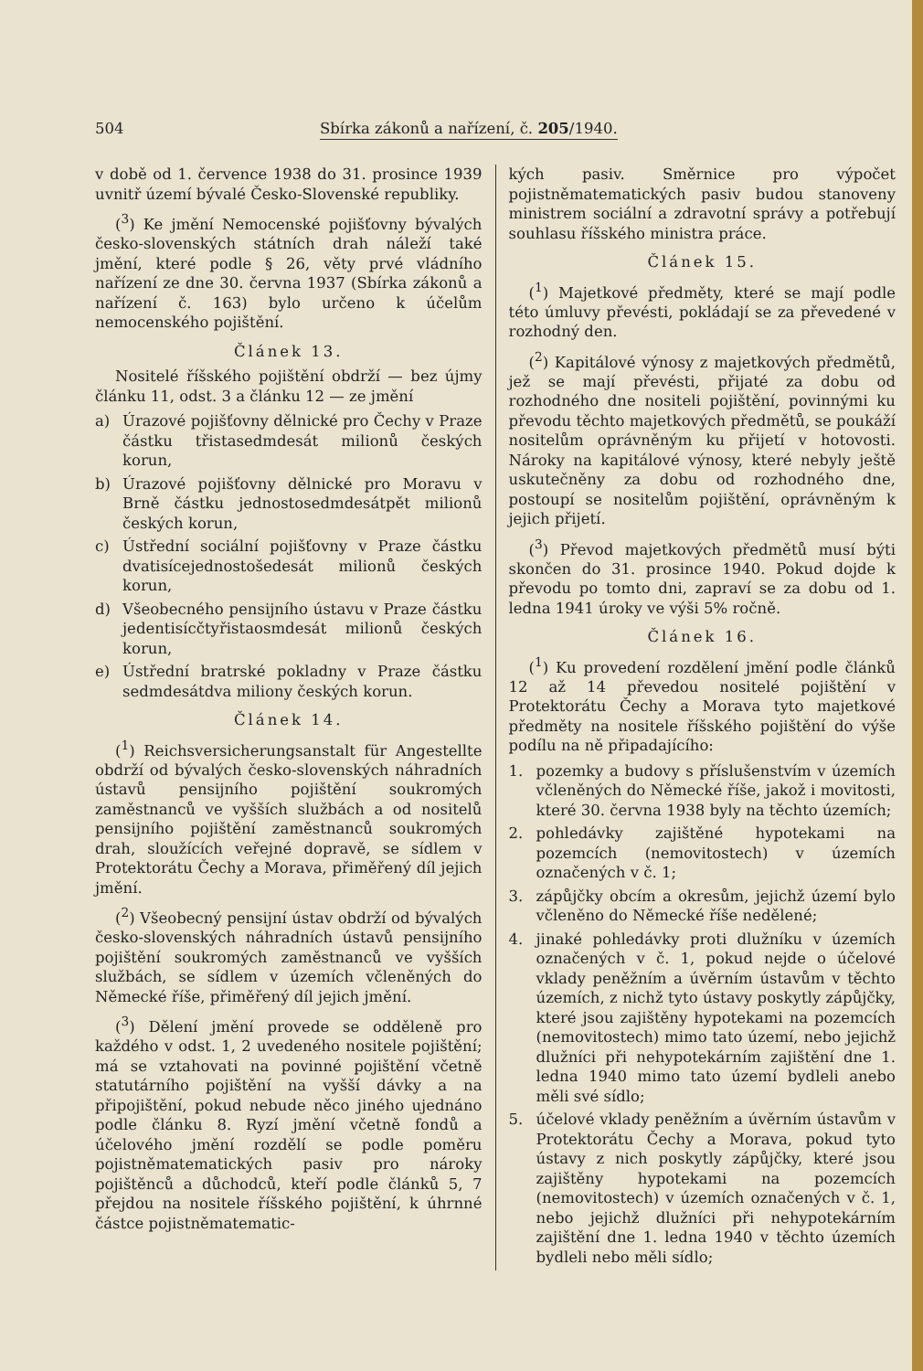504 Sbírka zákonů a nařízení, č. 205/1940.
v době od 1. července 1938 do 31. prosince 1939 uvnitř území bývalé Česko-Slovenské republiky.
(<sup>3</sup>) Ke jmění Nemocenské pojišťovny bývalých česko-slovenských státních drah náleží také jmění, které podle § 26, věty prvé vládního nařízení ze dne 30. června 1937 (Sbírka zákonů a nařízení č. 163) bylo určeno k účelům nemocenského pojištění.
Článek 13.
Nositelé říšského pojištění obdrží — bez újmy článku 11, odst. 3 a článku 12 — ze jmění
a) Úrazové pojišťovny dělnické pro Čechy v Praze částku třistasedmdesát milionů českých korun,
b) Úrazové pojišťovny dělnické pro Moravu v Brně částku jednostosedmdesátpět milionů českých korun,
c) Ústřední sociální pojišťovny v Praze částku dvatisícejednostošedesát milionů českých korun,
d) Všeobecného pensijního ústavu v Praze částku jedentisícčtyřistaosmdesát milionů českých korun,
e) Ústřední bratrské pokladny v Praze částku sedmdesátdva miliony českých korun.
Článek 14.
(<sup>1</sup>) Reichsversicherungsanstalt für Angestellte obdrží od bývalých česko-slovenských náhradních ústavů pensijního pojištění soukromých zaměstnanců ve vyšších službách a od nositelů pensijního pojištění zaměstnanců soukromých drah, sloužících veřejné dopravě, se sídlem v Protektorátu Čechy a Morava, přiměřený díl jejich jmění.
(<sup>2</sup>) Všeobecný pensijní ústav obdrží od bývalých česko-slovenských náhradních ústavů pensijního pojištění soukromých zaměstnanců ve vyšších službách, se sídlem v územích včleněných do Německé říše, přiměřený díl jejich jmění.
(<sup>3</sup>) Dělení jmění provede se odděleně pro každého v odst. 1, 2 uvedeného nositele pojištění; má se vztahovati na povinné pojištění včetně statutárního pojištění na vyšší dávky a na připojištění, pokud nebude něco jiného ujednáno podle článku 8. Ryzí jmění včetně fondů a účelového jmění rozdělí se podle poměru pojistněmatematických pasiv pro nároky pojištěnců a důchodců, kteří podle článků 5, 7 přejdou na nositele říšského pojištění, k úhrnné částce pojistněmatematic-
kých pasiv. Směrnice pro výpočet pojistněmatematických pasiv budou stanoveny ministrem sociální a zdravotní správy a potřebují souhlasu říšského ministra práce.
Článek 15.
(<sup>1</sup>) Majetkové předměty, které se mají podle této úmluvy převésti, pokládají se za převedené v rozhodný den.
(<sup>2</sup>) Kapitálové výnosy z majetkových předmětů, jež se mají převésti, přijaté za dobu od rozhodného dne nositeli pojištění, povinnými ku převodu těchto majetkových předmětů, se poukáží nositelům oprávněným ku přijetí v hotovosti. Nároky na kapitálové výnosy, které nebyly ještě uskutečněny za dobu od rozhodného dne, postoupí se nositelům pojištění, oprávněným k jejich přijetí.
(<sup>3</sup>) Převod majetkových předmětů musí býti skončen do 31. prosince 1940. Pokud dojde k převodu po tomto dni, zapraví se za dobu od 1. ledna 1941 úroky ve výši 5% ročně.
Článek 16.
(<sup>1</sup>) Ku provedení rozdělení jmění podle článků 12 až 14 převedou nositelé pojištění v Protektorátu Čechy a Morava tyto majetkové předměty na nositele říšského pojištění do výše podílu na ně připadajícího:
1. pozemky a budovy s příslušenstvím v územích včleněných do Německé říše, jakož i movitosti, které 30. června 1938 byly na těchto územích;
2. pohledávky zajištěné hypotekami na pozemcích (nemovitostech) v územích označených v č. 1;
3. zápůjčky obcím a okresům, jejichž území bylo včleněno do Německé říše nedělené;
4. jinaké pohledávky proti dlužníku v územích označených v č. 1, pokud nejde o účelové vklady peněžním a úvěrním ústavům v těchto územích, z nichž tyto ústavy poskytly zápůjčky, které jsou zajištěny hypotekami na pozemcích (nemovitostech) mimo tato území, nebo jejichž dlužníci při nehypotekárním zajištění dne 1. ledna 1940 mimo tato území bydleli anebo měli své sídlo;
5. účelové vklady peněžním a úvěrním ústavům v Protektorátu Čechy a Morava, pokud tyto ústavy z nich poskytly zápůjčky, které jsou zajištěny hypotekami na pozemcích (nemovitostech) v územích označených v č. 1, nebo jejichž dlužníci při nehypotekárním zajištění dne 1. ledna 1940 v těchto územích bydleli nebo měli sídlo;